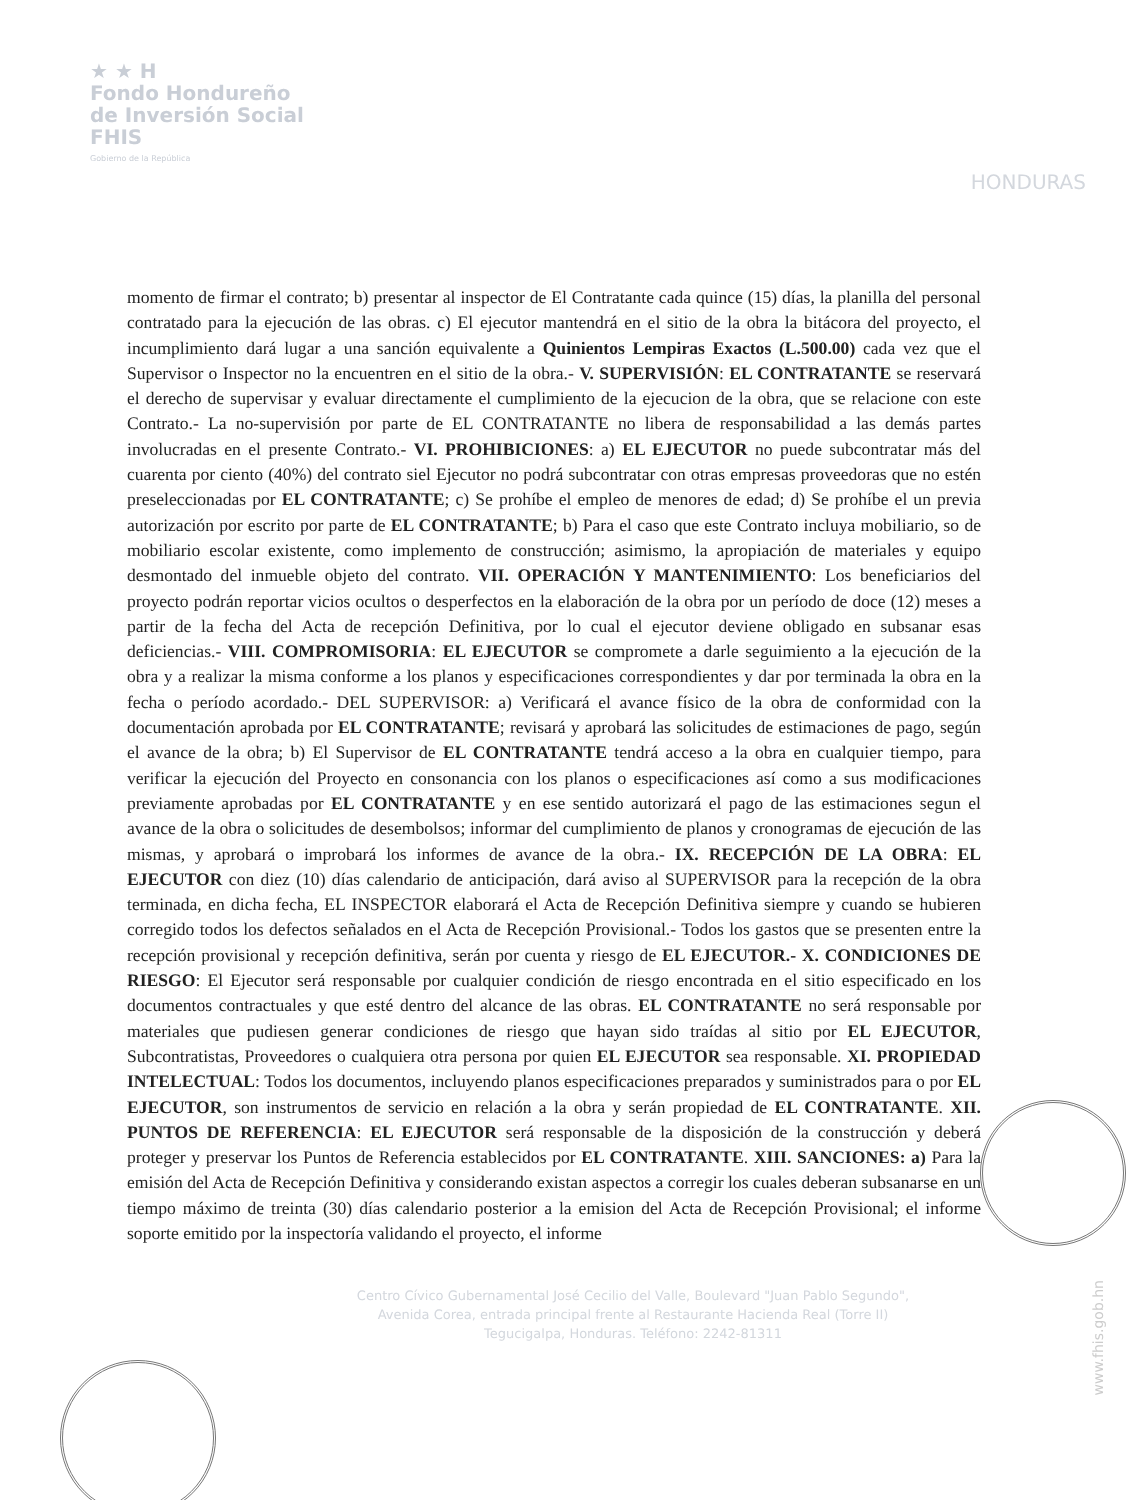★ ★ H
Fondo Hondureño
de Inversión Social
FHIS
Gobierno de la República
HONDURAS
momento de firmar el contrato; b) presentar al inspector de El Contratante cada quince (15) días, la planilla del personal contratado para la ejecución de las obras. c) El ejecutor mantendrá en el sitio de la obra la bitácora del proyecto, el incumplimiento dará lugar a una sanción equivalente a Quinientos Lempiras Exactos (L.500.00) cada vez que el Supervisor o Inspector no la encuentren en el sitio de la obra.- V. SUPERVISIÓN: EL CONTRATANTE se reservará el derecho de supervisar y evaluar directamente el cumplimiento de la ejecucion de la obra, que se relacione con este Contrato.- La no-supervisión por parte de EL CONTRATANTE no libera de responsabilidad a las demás partes involucradas en el presente Contrato.- VI. PROHIBICIONES: a) EL EJECUTOR no puede subcontratar más del cuarenta por ciento (40%) del contrato siel Ejecutor no podrá subcontratar con otras empresas proveedoras que no estén preseleccionadas por EL CONTRATANTE; c) Se prohíbe el empleo de menores de edad; d) Se prohíbe el un previa autorización por escrito por parte de EL CONTRATANTE; b) Para el caso que este Contrato incluya mobiliario, so de mobiliario escolar existente, como implemento de construcción; asimismo, la apropiación de materiales y equipo desmontado del inmueble objeto del contrato. VII. OPERACIÓN Y MANTENIMIENTO: Los beneficiarios del proyecto podrán reportar vicios ocultos o desperfectos en la elaboración de la obra por un período de doce (12) meses a partir de la fecha del Acta de recepción Definitiva, por lo cual el ejecutor deviene obligado en subsanar esas deficiencias.- VIII. COMPROMISORIA: EL EJECUTOR se compromete a darle seguimiento a la ejecución de la obra y a realizar la misma conforme a los planos y especificaciones correspondientes y dar por terminada la obra en la fecha o período acordado.- DEL SUPERVISOR: a) Verificará el avance físico de la obra de conformidad con la documentación aprobada por EL CONTRATANTE; revisará y aprobará las solicitudes de estimaciones de pago, según el avance de la obra; b) El Supervisor de EL CONTRATANTE tendrá acceso a la obra en cualquier tiempo, para verificar la ejecución del Proyecto en consonancia con los planos o especificaciones así como a sus modificaciones previamente aprobadas por EL CONTRATANTE y en ese sentido autorizará el pago de las estimaciones segun el avance de la obra o solicitudes de desembolsos; informar del cumplimiento de planos y cronogramas de ejecución de las mismas, y aprobará o improbará los informes de avance de la obra.- IX. RECEPCIÓN DE LA OBRA: EL EJECUTOR con diez (10) días calendario de anticipación, dará aviso al SUPERVISOR para la recepción de la obra terminada, en dicha fecha, EL INSPECTOR elaborará el Acta de Recepción Definitiva siempre y cuando se hubieren corregido todos los defectos señalados en el Acta de Recepción Provisional.- Todos los gastos que se presenten entre la recepción provisional y recepción definitiva, serán por cuenta y riesgo de EL EJECUTOR.- X. CONDICIONES DE RIESGO: El Ejecutor será responsable por cualquier condición de riesgo encontrada en el sitio especificado en los documentos contractuales y que esté dentro del alcance de las obras. EL CONTRATANTE no será responsable por materiales que pudiesen generar condiciones de riesgo que hayan sido traídas al sitio por EL EJECUTOR, Subcontratistas, Proveedores o cualquiera otra persona por quien EL EJECUTOR sea responsable. XI. PROPIEDAD INTELECTUAL: Todos los documentos, incluyendo planos especificaciones preparados y suministrados para o por EL EJECUTOR, son instrumentos de servicio en relación a la obra y serán propiedad de EL CONTRATANTE. XII. PUNTOS DE REFERENCIA: EL EJECUTOR será responsable de la disposición de la construcción y deberá proteger y preservar los Puntos de Referencia establecidos por EL CONTRATANTE. XIII. SANCIONES: a) Para la emisión del Acta de Recepción Definitiva y considerando existan aspectos a corregir los cuales deberan subsanarse en un tiempo máximo de treinta (30) días calendario posterior a la emision del Acta de Recepción Provisional; el informe soporte emitido por la inspectoría validando el proyecto, el informe
Centro Cívico Gubernamental José Cecilio del Valle, Boulevard "Juan Pablo Segundo",
Avenida Corea, entrada principal frente al Restaurante Hacienda Real (Torre II)
Tegucigalpa, Honduras. Teléfono: 2242-81311
www.fhis.gob.hn